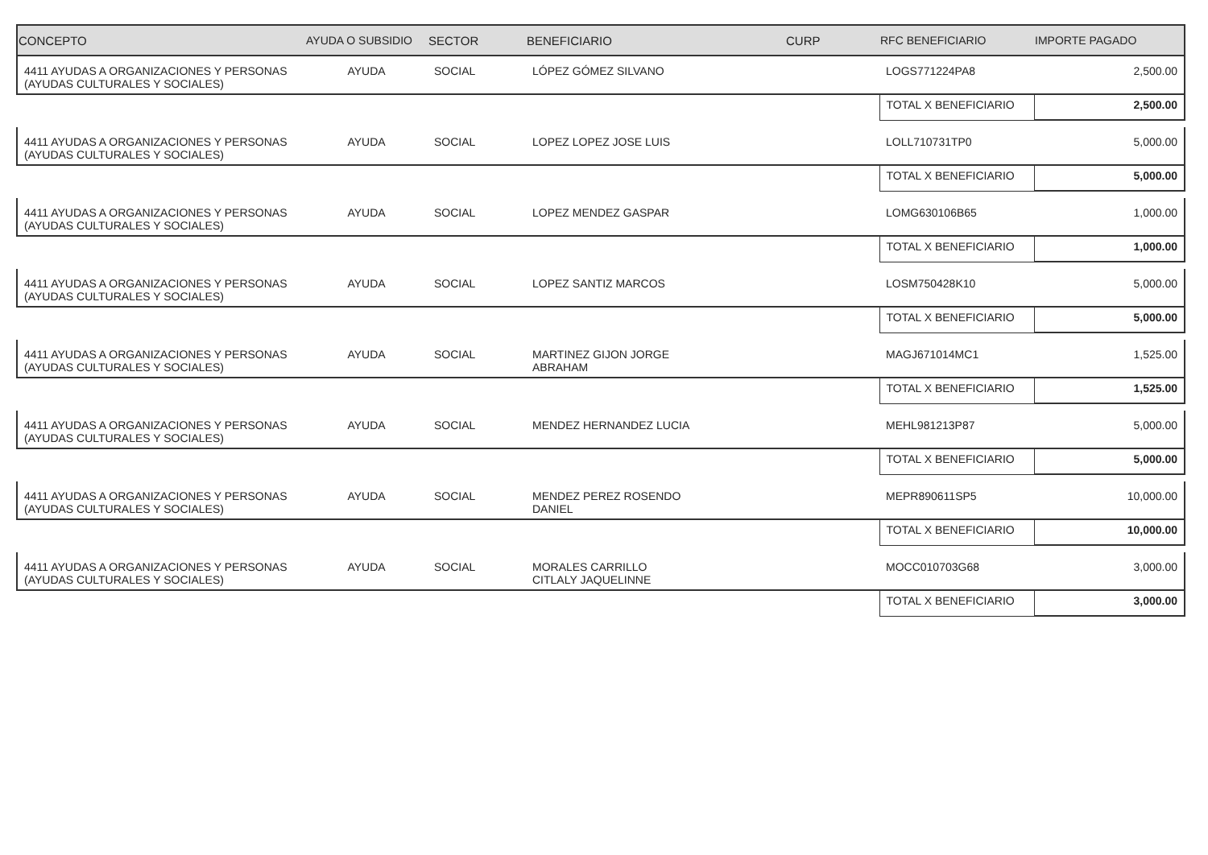| CONCEPTO | AYUDA O SUBSIDIO | SECTOR | BENEFICIARIO | CURP | RFC BENEFICIARIO | IMPORTE PAGADO |
| --- | --- | --- | --- | --- | --- | --- |
| 4411 AYUDAS A ORGANIZACIONES Y PERSONAS (AYUDAS CULTURALES Y SOCIALES) | AYUDA | SOCIAL | LÓPEZ GÓMEZ SILVANO | | LOGS771224PA8 | 2,500.00 |
| | | | | | TOTAL X BENEFICIARIO | 2,500.00 |
| 4411 AYUDAS A ORGANIZACIONES Y PERSONAS (AYUDAS CULTURALES Y SOCIALES) | AYUDA | SOCIAL | LOPEZ LOPEZ JOSE LUIS | | LOLL710731TP0 | 5,000.00 |
| | | | | | TOTAL X BENEFICIARIO | 5,000.00 |
| 4411 AYUDAS A ORGANIZACIONES Y PERSONAS (AYUDAS CULTURALES Y SOCIALES) | AYUDA | SOCIAL | LOPEZ MENDEZ GASPAR | | LOMG630106B65 | 1,000.00 |
| | | | | | TOTAL X BENEFICIARIO | 1,000.00 |
| 4411 AYUDAS A ORGANIZACIONES Y PERSONAS (AYUDAS CULTURALES Y SOCIALES) | AYUDA | SOCIAL | LOPEZ SANTIZ MARCOS | | LOSM750428K10 | 5,000.00 |
| | | | | | TOTAL X BENEFICIARIO | 5,000.00 |
| 4411 AYUDAS A ORGANIZACIONES Y PERSONAS (AYUDAS CULTURALES Y SOCIALES) | AYUDA | SOCIAL | MARTINEZ GIJON JORGE ABRAHAM | | MAGJ671014MC1 | 1,525.00 |
| | | | | | TOTAL X BENEFICIARIO | 1,525.00 |
| 4411 AYUDAS A ORGANIZACIONES Y PERSONAS (AYUDAS CULTURALES Y SOCIALES) | AYUDA | SOCIAL | MENDEZ HERNANDEZ LUCIA | | MEHL981213P87 | 5,000.00 |
| | | | | | TOTAL X BENEFICIARIO | 5,000.00 |
| 4411 AYUDAS A ORGANIZACIONES Y PERSONAS (AYUDAS CULTURALES Y SOCIALES) | AYUDA | SOCIAL | MENDEZ PEREZ ROSENDO DANIEL | | MEPR890611SP5 | 10,000.00 |
| | | | | | TOTAL X BENEFICIARIO | 10,000.00 |
| 4411 AYUDAS A ORGANIZACIONES Y PERSONAS (AYUDAS CULTURALES Y SOCIALES) | AYUDA | SOCIAL | MORALES CARRILLO CITLALY JAQUELINNE | | MOCC010703G68 | 3,000.00 |
| | | | | | TOTAL X BENEFICIARIO | 3,000.00 |